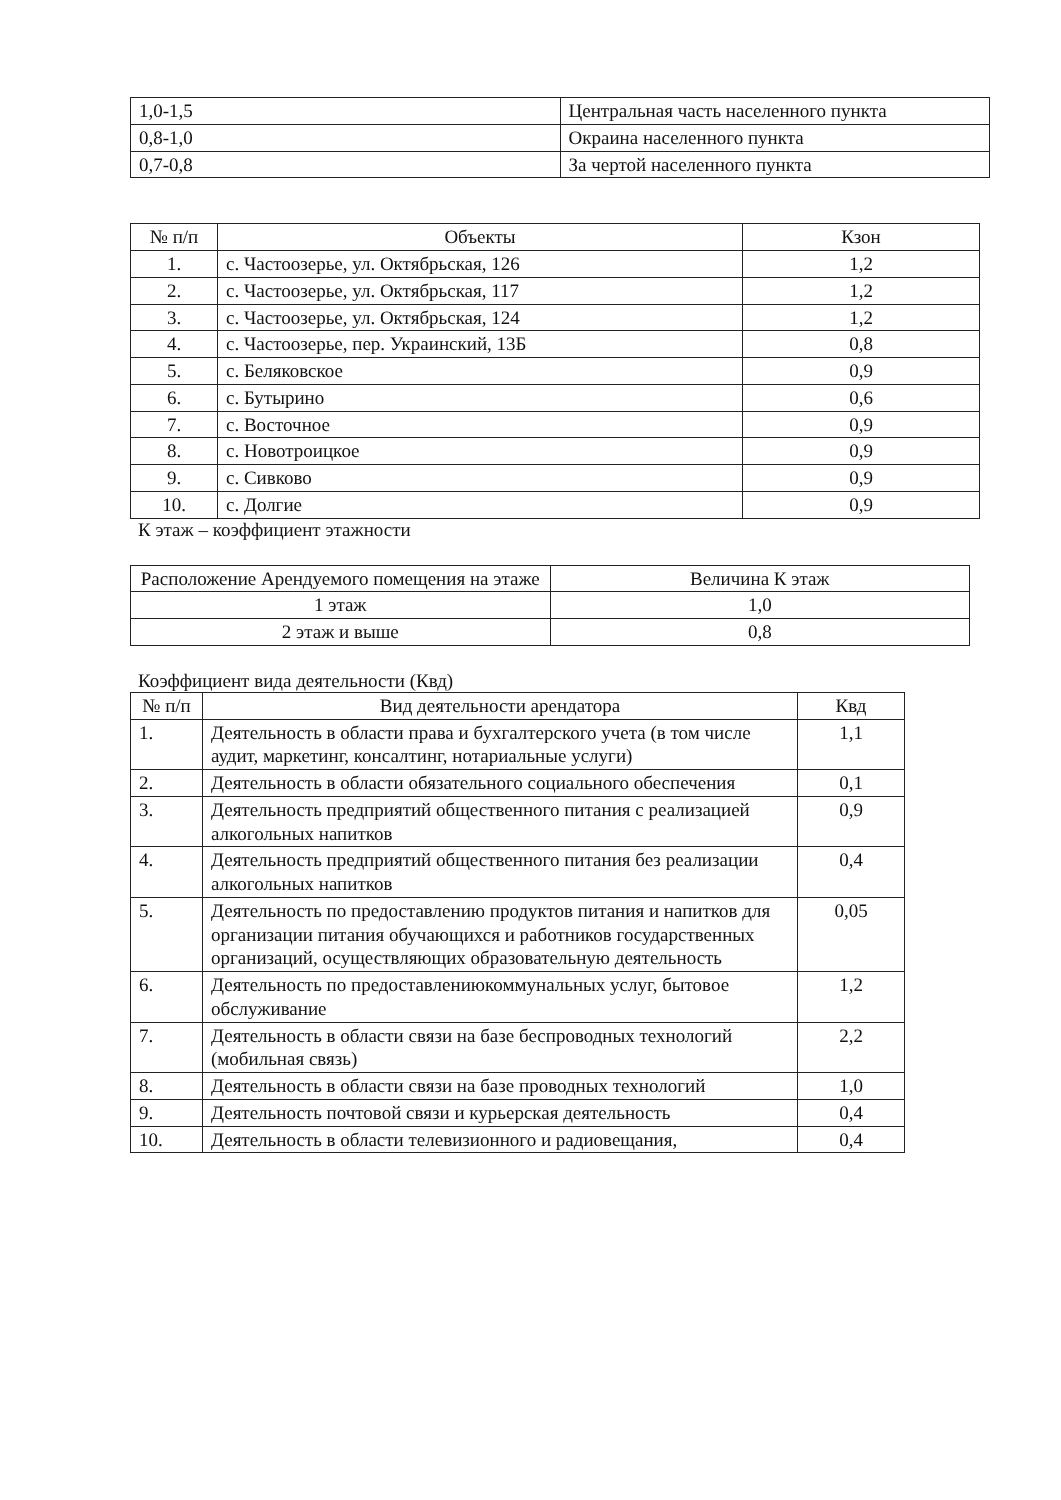| 1,0-1,5 | Центральная часть населенного пункта |
| 0,8-1,0 | Окраина населенного пункта |
| 0,7-0,8 | За чертой населенного пункта |
| № п/п | Объекты | Кзон |
| --- | --- | --- |
| 1. | с. Частоозерье, ул. Октябрьская, 126 | 1,2 |
| 2. | с. Частоозерье, ул. Октябрьская, 117 | 1,2 |
| 3. | с. Частоозерье, ул. Октябрьская, 124 | 1,2 |
| 4. | с. Частоозерье, пер. Украинский, 13Б | 0,8 |
| 5. | с. Беляковское | 0,9 |
| 6. | с. Бутырино | 0,6 |
| 7. | с. Восточное | 0,9 |
| 8. | с. Новотроицкое | 0,9 |
| 9. | с. Сивково | 0,9 |
| 10. | с. Долгие | 0,9 |
К этаж – коэффициент этажности
| Расположение Арендуемого помещения на этаже | Величина К этаж |
| --- | --- |
| 1 этаж | 1,0 |
| 2 этаж и выше | 0,8 |
Коэффициент вида деятельности (Квд)
| № п/п | Вид деятельности арендатора | Квд |
| --- | --- | --- |
| 1. | Деятельность в области права и бухгалтерского учета (в том числе аудит, маркетинг, консалтинг, нотариальные услуги) | 1,1 |
| 2. | Деятельность в области обязательного социального обеспечения | 0,1 |
| 3. | Деятельность предприятий общественного питания с реализацией алкогольных напитков | 0,9 |
| 4. | Деятельность предприятий общественного питания без реализации алкогольных напитков | 0,4 |
| 5. | Деятельность по предоставлению продуктов питания и напитков для организации питания обучающихся и работников государственных организаций, осуществляющих образовательную деятельность | 0,05 |
| 6. | Деятельность по предоставлениюкоммунальных услуг, бытовое обслуживание | 1,2 |
| 7. | Деятельность в области связи на базе беспроводных технологий (мобильная связь) | 2,2 |
| 8. | Деятельность в области связи на базе проводных технологий | 1,0 |
| 9. | Деятельность почтовой связи и курьерская деятельность | 0,4 |
| 10. | Деятельность в области телевизионного и радиовещания, | 0,4 |